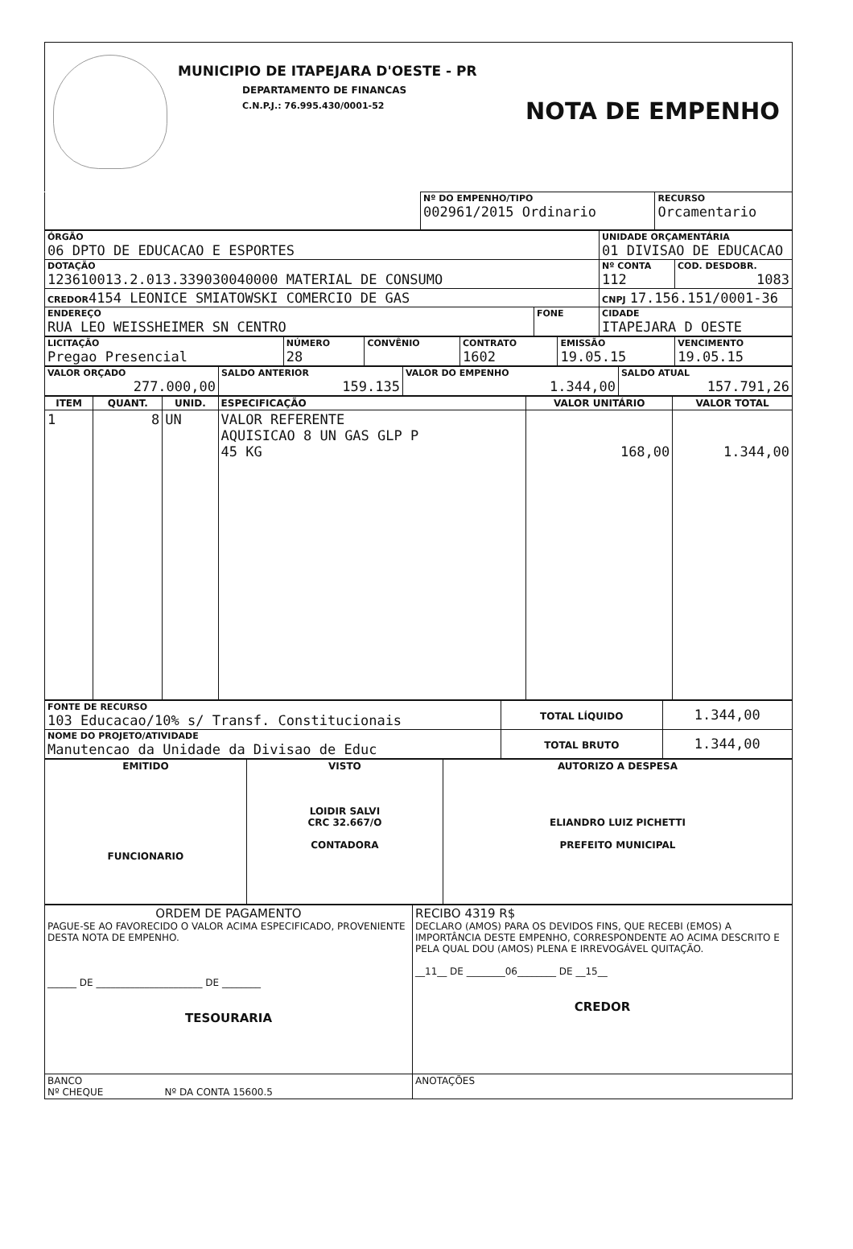MUNICIPIO DE ITAPEJARA D'OESTE - PR
DEPARTAMENTO DE FINANCAS
C.N.P.J.: 76.995.430/0001-52 NOTA DE EMPENHO
| | Nº DO EMPENHO/TIPO 002961/2015 Ordinario | RECURSO Orcamentario |
| ÓRGÃO 06 DPTO DE EDUCACAO E ESPORTES | | UNIDADE ORÇAMENTÁRIA 01 DIVISAO DE EDUCACAO | |
| DOTAÇÃO 123610013.2.013.339030040000 MATERIAL DE CONSUMO | | Nº CONTA 112 | COD. DESDOBR. 1083 |
| CREDOR 4154 LEONICE SMIATOWSKI COMERCIO DE GAS | | CNPJ 17.156.151/0001-36 | |
| ENDEREÇO RUA LEO WEISSHEIMER SN CENTRO | FONE | CIDADE ITAPEJARA D OESTE | |
| LICITAÇÃO Pregao Presencial | NÚMERO 28 | CONVÊNIO | CONTRATO 1602 | EMISSÃO 19.05.15 | VENCIMENTO 19.05.15 |
| VALOR ORÇADO 277.000,00 | SALDO ANTERIOR 159.135 | VALOR DO EMPENHO 1.344,00 | SALDO ATUAL 157.791,26 |
| ITEM | QUANT. | UNID. | ESPECIFICAÇÃO | VALOR UNITÁRIO | VALOR TOTAL |
| --- | --- | --- | --- | --- | --- |
| 1 | 8 | UN | VALOR REFERENTE AQUISICAO 8 UN GAS GLP P 45 KG | 168,00 | 1.344,00 |
| FONTE DE RECURSO 103 Educacao/10% s/ Transf. Constitucionais | TOTAL LÍQUIDO | 1.344,00 |
| NOME DO PROJETO/ATIVIDADE Manutencao da Unidade da Divisao de Educ | TOTAL BRUTO | 1.344,00 |
| EMITIDO FUNCIONARIO | VISTO LOIDIR SALVI CRC 32.667/O CONTADORA | AUTORIZO A DESPESA ELIANDRO LUIZ PICHETTI PREFEITO MUNICIPAL |
| ORDEM DE PAGAMENTO PAGUE-SE AO FAVORECIDO O VALOR ACIMA ESPECIFICADO, PROVENIENTE DESTA NOTA DE EMPENHO. ______ DE ______________________ DE ________ TESOURARIA | RECIBO 4319 R$ DECLARO (AMOS) PARA OS DEVIDOS FINS, QUE RECEBI (EMOS) A IMPORTÂNCIA DESTE EMPENHO, CORRESPONDENTE AO ACIMA DESCRITO E PELA QUAL DOU (AMOS) PLENA E IRREVOGÁVEL QUITAÇÃO. __11__ DE ________06________ DE __15__ CREDOR |
| BANCO Nº CHEQUE Nº DA CONTA 15600.5 | ANOTAÇÕES |